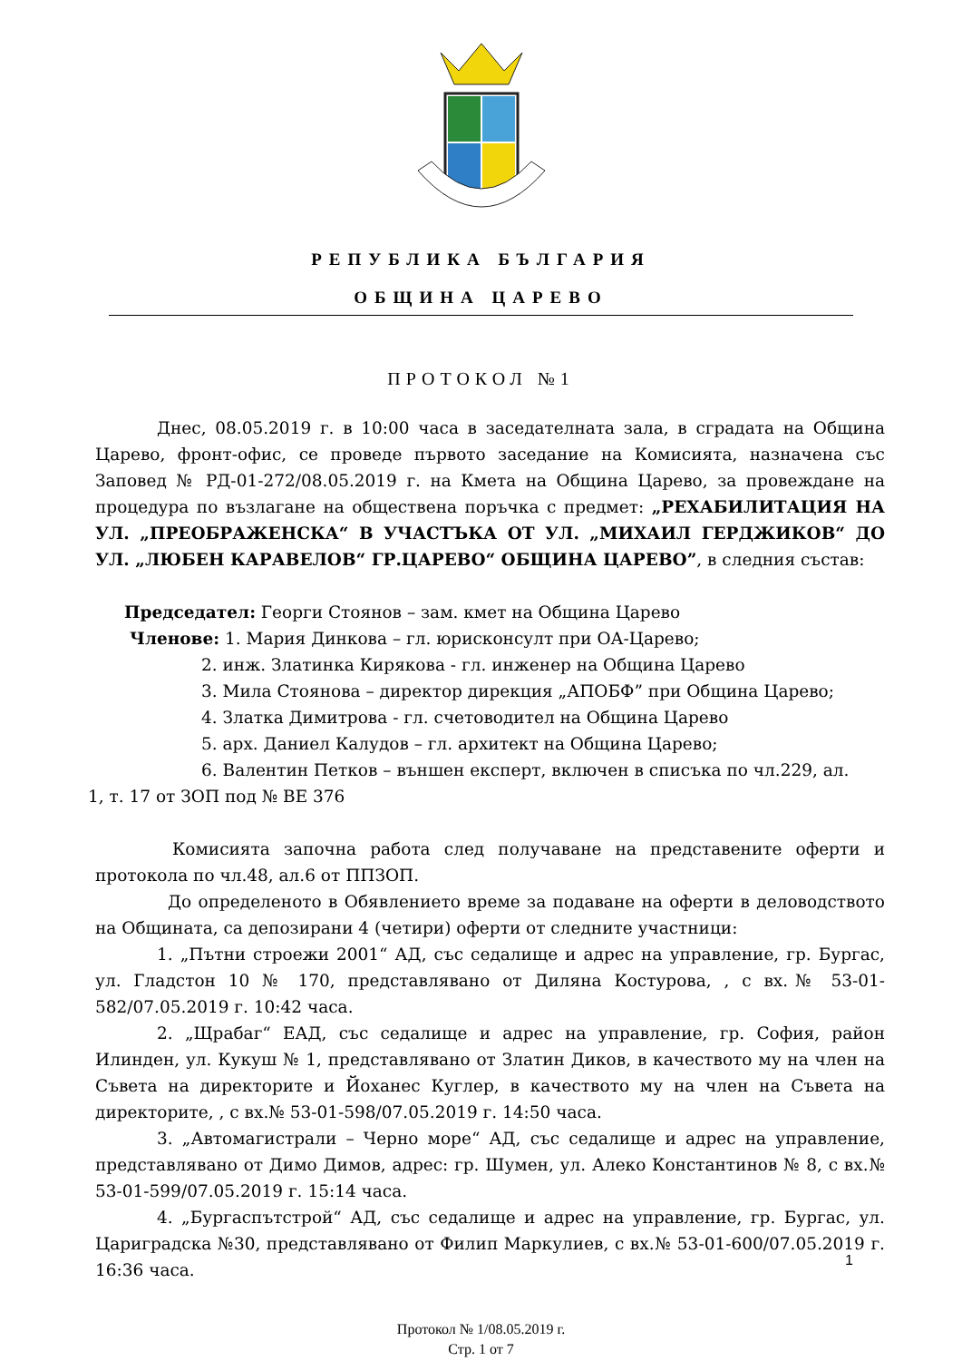РЕПУБЛИКА БЪЛГАРИЯ
ОБЩИНА ЦАРЕВО
ПРОТОКОЛ №1
Днес, 08.05.2019 г. в 10:00 часа в заседателната зала, в сградата на Община Царево, фронт-офис, се проведе първото заседание на Комисията, назначена със Заповед № РД-01-272/08.05.2019 г. на Кмета на Община Царево, за провеждане на процедура по възлагане на обществена поръчка с предмет: „РЕХАБИЛИТАЦИЯ НА УЛ. „ПРЕОБРАЖЕНСКА“ В УЧАСТЪКА ОТ УЛ. „МИХАИЛ ГЕРДЖИКОВ“ ДО УЛ. „ЛЮБЕН КАРАВЕЛОВ“ ГР.ЦАРЕВО“ ОБЩИНА ЦАРЕВО”, в следния състав:
Председател: Георги Стоянов – зам. кмет на Община Царево
Членове: 1. Мария Динкова – гл. юрисконсулт при ОА-Царево;
2. инж. Златинка Кирякова - гл. инженер на Община Царево
3. Мила Стоянова – директор дирекция „АПОБФ” при Община Царево;
4. Златка Димитрова - гл. счетоводител на Община Царево
5. арх. Даниел Калудов – гл. архитект на Община Царево;
6. Валентин Петков – външен експерт, включен в списъка по чл.229, ал.
1, т. 17 от ЗОП под № ВЕ 376
Комисията започна работа след получаване на представените оферти и протокола по чл.48, ал.6 от ППЗОП.
До определеното в Обявлението време за подаване на оферти в деловодството на Общината, са депозирани 4 (четири) оферти от следните участници:
1. „Пътни строежи 2001“ АД, със седалище и адрес на управление, гр. Бургас, ул. Гладстон 10 № 170, представлявано от Диляна Костурова, , с вх.№ 53-01-582/07.05.2019 г. 10:42 часа.
2. „Щрабаг“ ЕАД, със седалище и адрес на управление, гр. София, район Илинден, ул. Кукуш № 1, представлявано от Златин Диков, в качеството му на член на Съвета на директорите и Йоханес Куглер, в качеството му на член на Съвета на директорите, , с вх.№ 53-01-598/07.05.2019 г. 14:50 часа.
3. „Автомагистрали – Черно море“ АД, със седалище и адрес на управление, представлявано от Димо Димов, адрес: гр. Шумен, ул. Алеко Константинов № 8, с вх.№ 53-01-599/07.05.2019 г. 15:14 часа.
4. „Бургаспътстрой“ АД, със седалище и адрес на управление, гр. Бургас, ул. Цариградска №30, представлявано от Филип Маркулиев, с вх.№ 53-01-600/07.05.2019 г. 16:36 часа.
1
Протокол № 1/08.05.2019 г.
Стр. 1 от 7